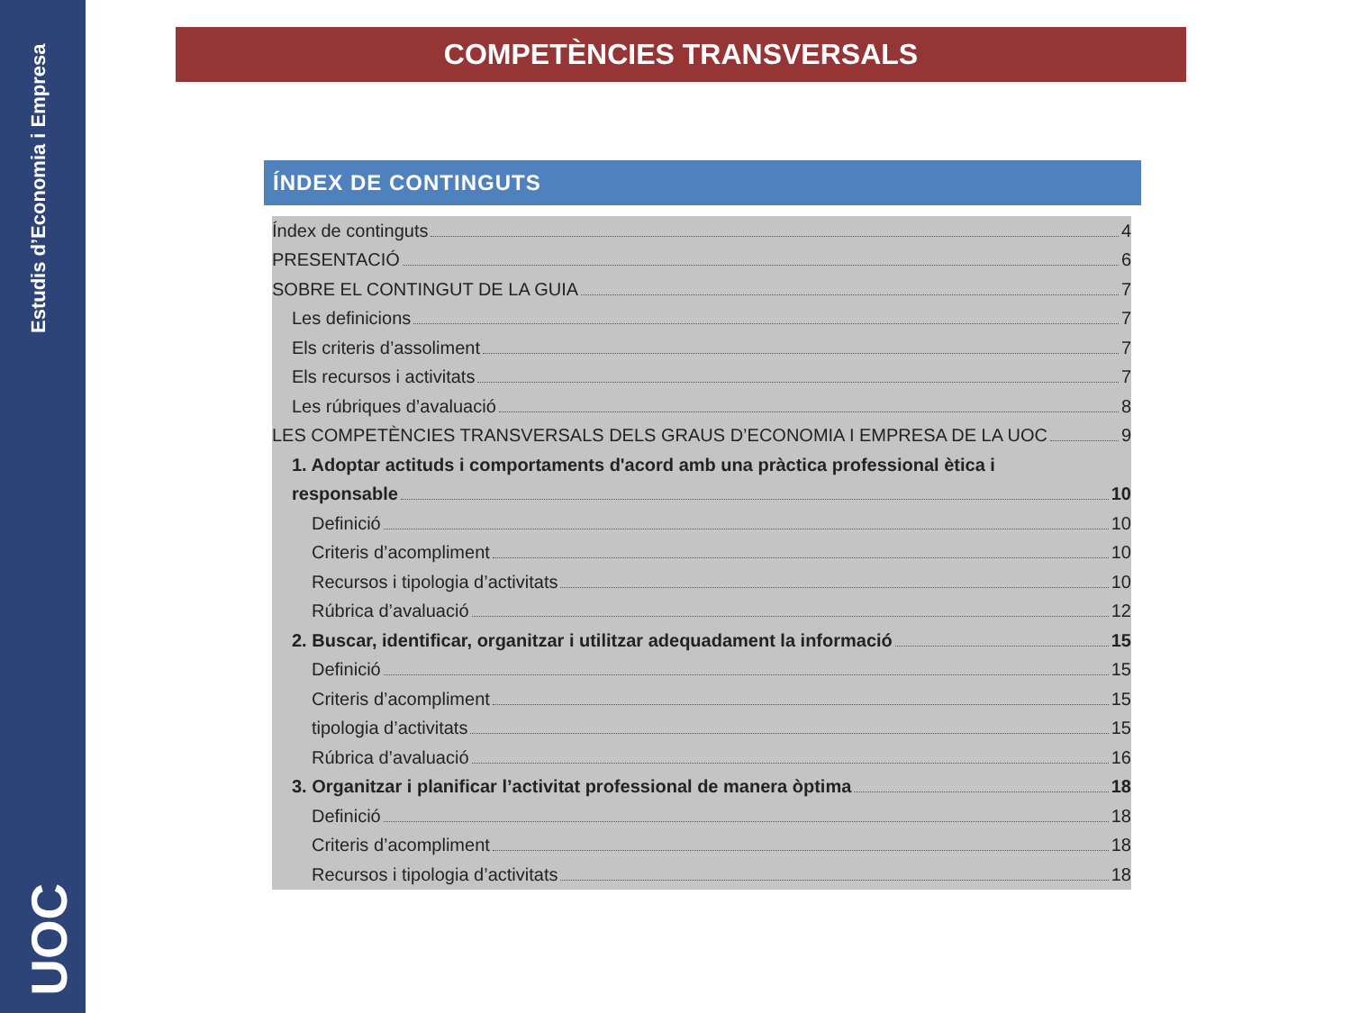Estudis d’Economia i Empresa
UOC
COMPETÈNCIES TRANSVERSALS
ÍNDEX DE CONTINGUTS
Índex de continguts 4
PRESENTACIÓ 6
SOBRE EL CONTINGUT DE LA GUIA 7
Les definicions 7
Els criteris d’assoliment 7
Els recursos i activitats 7
Les rúbriques d’avaluació 8
LES COMPETÈNCIES TRANSVERSALS DELS GRAUS D’ECONOMIA I EMPRESA DE LA UOC 9
1. Adoptar actituds i comportaments d'acord amb una pràctica professional ètica i
responsable 10
Definició 10
Criteris d’acompliment 10
Recursos i tipologia d’activitats 10
Rúbrica d’avaluació 12
2. Buscar, identificar, organitzar i utilitzar adequadament la informació 15
Definició 15
Criteris d’acompliment 15
tipologia d’activitats 15
Rúbrica d’avaluació 16
3. Organitzar i planificar l’activitat professional de manera òptima 18
Definició 18
Criteris d’acompliment 18
Recursos i tipologia d’activitats 18